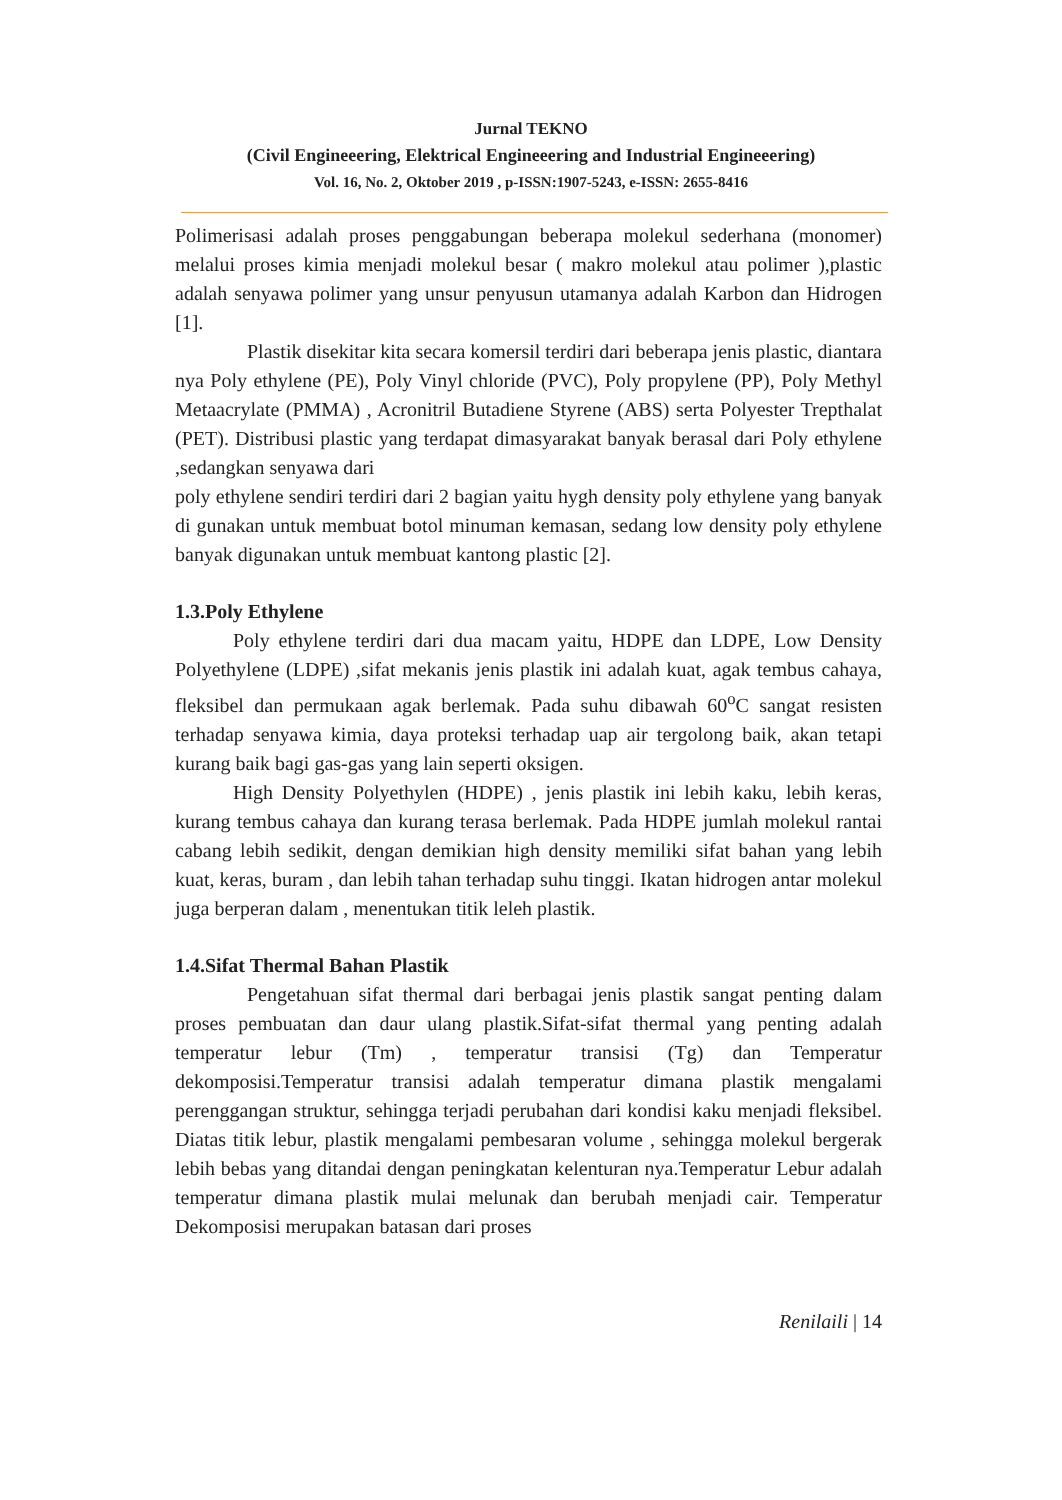Jurnal TEKNO
(Civil Engineeering, Elektrical Engineeering and Industrial Engineeering)
Vol. 16, No. 2, Oktober 2019 , p-ISSN:1907-5243, e-ISSN: 2655-8416
Polimerisasi adalah proses penggabungan beberapa molekul sederhana (monomer) melalui proses kimia menjadi molekul besar ( makro molekul atau polimer ),plastic adalah senyawa polimer yang unsur penyusun utamanya adalah Karbon dan Hidrogen [1].
Plastik disekitar kita secara komersil terdiri dari beberapa jenis plastic, diantara nya Poly ethylene (PE), Poly Vinyl chloride (PVC), Poly propylene (PP), Poly Methyl Metaacrylate (PMMA) , Acronitril Butadiene Styrene (ABS) serta Polyester Trepthalat (PET). Distribusi plastic yang terdapat dimasyarakat banyak berasal dari Poly ethylene ,sedangkan senyawa dari
poly ethylene sendiri terdiri dari 2 bagian yaitu hygh density poly ethylene yang banyak di gunakan untuk membuat botol minuman kemasan, sedang low density poly ethylene banyak digunakan untuk membuat kantong plastic [2].
1.3.Poly Ethylene
Poly ethylene terdiri dari dua macam yaitu, HDPE dan LDPE, Low Density Polyethylene (LDPE) ,sifat mekanis jenis plastik ini adalah kuat, agak tembus cahaya, fleksibel dan permukaan agak berlemak. Pada suhu dibawah 60<sup>o</sup>C sangat resisten terhadap senyawa kimia, daya proteksi terhadap uap air tergolong baik, akan tetapi kurang baik bagi gas-gas yang lain seperti oksigen.
High Density Polyethylen (HDPE) , jenis plastik ini lebih kaku, lebih keras, kurang tembus cahaya dan kurang terasa berlemak. Pada HDPE jumlah molekul rantai cabang lebih sedikit, dengan demikian high density memiliki sifat bahan yang lebih kuat, keras, buram , dan lebih tahan terhadap suhu tinggi. Ikatan hidrogen antar molekul juga berperan dalam , menentukan titik leleh plastik.
1.4.Sifat Thermal Bahan Plastik
Pengetahuan sifat thermal dari berbagai jenis plastik sangat penting dalam proses pembuatan dan daur ulang plastik.Sifat-sifat thermal yang penting adalah temperatur lebur (Tm) , temperatur transisi (Tg) dan Temperatur dekomposisi.Temperatur transisi adalah temperatur dimana plastik mengalami perenggangan struktur, sehingga terjadi perubahan dari kondisi kaku menjadi fleksibel. Diatas titik lebur, plastik mengalami pembesaran volume , sehingga molekul bergerak lebih bebas yang ditandai dengan peningkatan kelenturan nya.Temperatur Lebur adalah temperatur dimana plastik mulai melunak dan berubah menjadi cair. Temperatur Dekomposisi merupakan batasan dari proses
Renilaili | 14